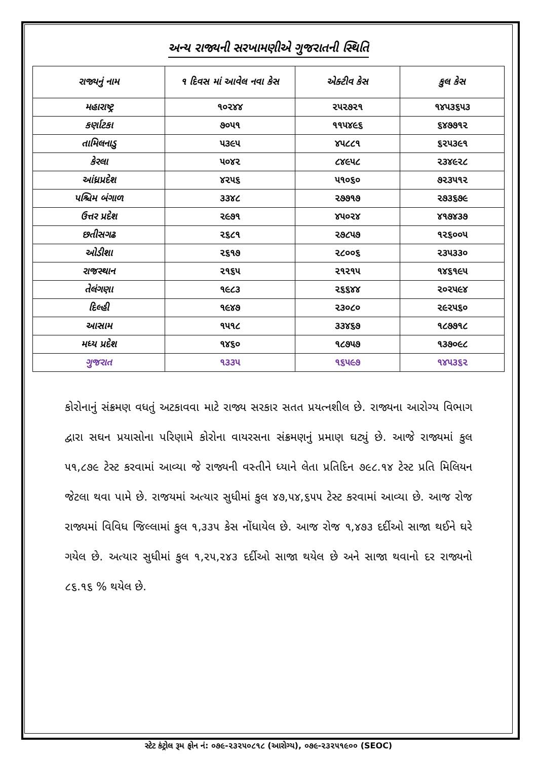અન્ય રાજ્યની સરખામણીએ ગુજરાતની સ્થિતિ
| રાજ્યનું નામ | ૧ દિવસ માં આવેલ નવા કેસ | એક્ટીવ કેસ | કુલ કેસ |
| --- | --- | --- | --- |
| મહારાષ્ટ્ર | ૧૦૨૪૪ | ૨૫૨૭૨૧ | ૧૪૫૩૬૫૩ |
| કર્ણાટકા | ૭૦૫૧ | ૧૧૫૪૯૬ | ૬૪૭૭૧૨ |
| તામિલનાડુ | ૫૩૯૫ | ૪૫૮૮૧ | ૬૨૫૩૯૧ |
| કેરલા | ૫૦૪૨ | ૮૪૯૫૮ | ૨૩૪૯૨૮ |
| આંધ્રપ્રદેશ | ૪૨૫૬ | ૫૧૦૬૦ | ૭૨૩૫૧૨ |
| પશ્ચિમ બંગાળ | ૩૩૪૮ | ૨૭૭૧૭ | ૨૭૩૬૭૯ |
| ઉત્તર પ્રદેશ | ૨૯૭૧ | ૪૫૦૨૪ | ૪૧૭૪૩૭ |
| છતીસગઢ | ૨૬૮૧ | ૨૭૮૫૭ | ૧૨૬૦૦૫ |
| ઓડીશા | ૨૬૧૭ | ૨૮૦૦૬ | ૨૩૫૩૩૦ |
| રાજસ્થાન | ૨૧૬૫ | ૨૧૨૧૫ | ૧૪૬૧૯૫ |
| તેલંગણા | ૧૯૮૩ | ૨૬૬૪૪ | ૨૦૨૫૯૪ |
| દિલ્હી | ૧૯૪૭ | ૨૩૦૮૦ | ૨૯૨૫૬૦ |
| આસામ | ૧૫૧૮ | ૩૩૪૬૭ | ૧૮૭૭૧૮ |
| મધ્ય પ્રદેશ | ૧૪૬૦ | ૧૮૭૫૭ | ૧૩૭૦૯૮ |
| ગુજરાત | ૧૩૩૫ | ૧૬૫૯૭ | ૧૪૫૩૬૨ |
કોરોનાનું સંક્રમણ વધતું અટકાવવા માટે રાજ્ય સરકાર સતત પ્રયત્નશીલ છે. રાજ્યના આરોગ્ય વિભાગ દ્વારા સઘન પ્રયાસોના પરિણામે કોરોના વાયરસના સંક્રમણનું પ્રમાણ ઘટ્યું છે. આજે રાજ્યમાં કુલ ૫૧,૮૭૯ ટેસ્ટ કરવામાં આવ્યા જે રાજ્યની વસ્તીને ધ્યાને લેતા પ્રતિદિન ૭૯૮.૧૪ ટેસ્ટ પ્રતિ મિલિયન જેટલા થવા પામે છે. રાજયમાં અત્યાર સુધીમાં કુલ ૪૭,૫૪,૬૫૫ ટેસ્ટ કરવામાં આવ્યા છે. આજ રોજ રાજ્યમાં વિવિધ જિલ્લામાં કુલ ૧,૩૩૫ કેસ નોંધાયેલ છે. આજ રોજ ૧,૪૭૩ દર્દીઓ સાજા થઈને ઘરે ગયેલ છે. અત્યાર સુધીમાં કુલ ૧,૨૫,૨૪૩ દર્દીઓ સાજા થયેલ છે અને સાજા થવાનો દર રાજ્યનો ૮૬.૧૬ % થયેલ છે.
સ્ટેટ કંટ્રોલ રૂમ ફોન નં: ૦૭૯-૨૩૨૫૦૮૧૮ (આરોગ્ય), ૦૭૯-૨૩૨૫૧૯૦૦ (SEOC)